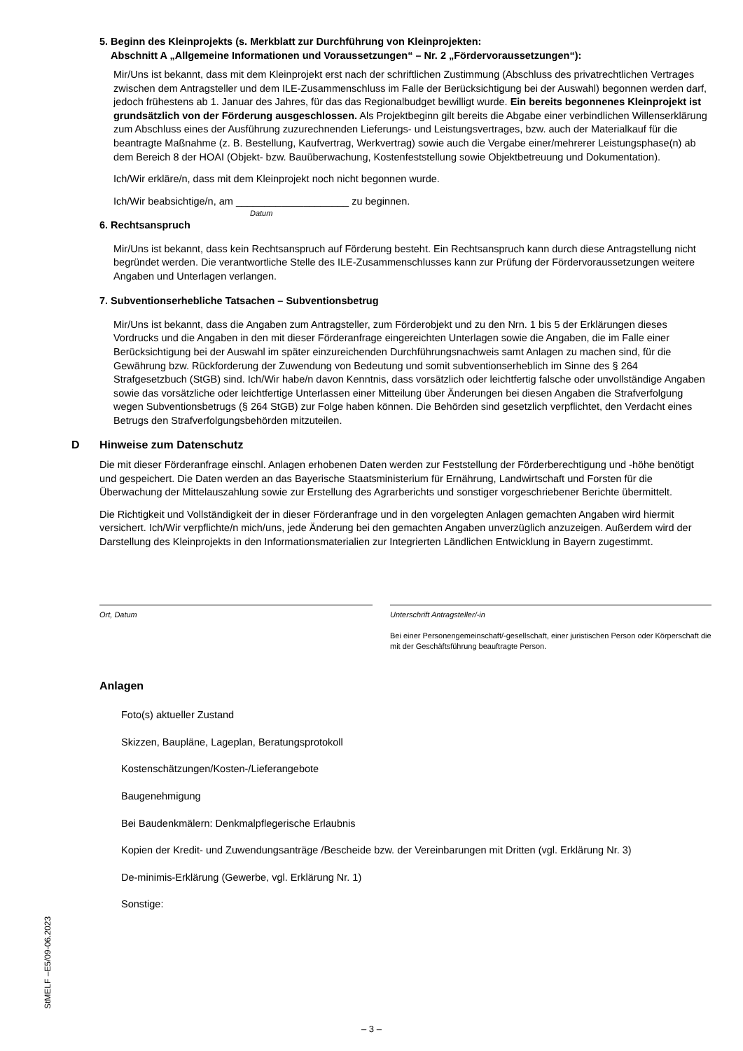5. Beginn des Kleinprojekts (s. Merkblatt zur Durchführung von Kleinprojekten:
Abschnitt A „Allgemeine Informationen und Voraussetzungen“ – Nr. 2 „Fördervoraussetzungen“):
Mir/Uns ist bekannt, dass mit dem Kleinprojekt erst nach der schriftlichen Zustimmung (Abschluss des privatrechtlichen Vertrages zwischen dem Antragsteller und dem ILE-Zusammenschluss im Falle der Berücksichtigung bei der Auswahl) begonnen werden darf, jedoch frühestens ab 1. Januar des Jahres, für das das Regionalbudget bewilligt wurde. Ein bereits begonnenes Kleinprojekt ist grundsätzlich von der Förderung ausgeschlossen. Als Projektbeginn gilt bereits die Abgabe einer verbindlichen Willenserklärung zum Abschluss eines der Ausführung zuzurechnenden Lieferungs- und Leistungsvertrages, bzw. auch der Materialkauf für die beantragte Maßnahme (z. B. Bestellung, Kaufvertrag, Werkvertrag) sowie auch die Vergabe einer/mehrerer Leistungsphase(n) ab dem Bereich 8 der HOAI (Objekt- bzw. Bauüberwachung, Kostenfeststellung sowie Objektbetreuung und Dokumentation).
Ich/Wir erkläre/n, dass mit dem Kleinprojekt noch nicht begonnen wurde.
Ich/Wir beabsichtige/n, am ____________________ zu beginnen.
Datum
6. Rechtsanspruch
Mir/Uns ist bekannt, dass kein Rechtsanspruch auf Förderung besteht. Ein Rechtsanspruch kann durch diese Antragstellung nicht begründet werden. Die verantwortliche Stelle des ILE-Zusammenschlusses kann zur Prüfung der Fördervoraussetzungen weitere Angaben und Unterlagen verlangen.
7. Subventionserhebliche Tatsachen – Subventionsbetrug
Mir/Uns ist bekannt, dass die Angaben zum Antragsteller, zum Förderobjekt und zu den Nrn. 1 bis 5 der Erklärungen dieses Vordrucks und die Angaben in den mit dieser Förderanfrage eingereichten Unterlagen sowie die Angaben, die im Falle einer Berücksichtigung bei der Auswahl im später einzureichenden Durchführungsnachweis samt Anlagen zu machen sind, für die Gewährung bzw. Rückforderung der Zuwendung von Bedeutung und somit subventionserheblich im Sinne des § 264 Strafgesetzbuch (StGB) sind. Ich/Wir habe/n davon Kenntnis, dass vorsätzlich oder leichtfertig falsche oder unvollständige Angaben sowie das vorsätzliche oder leichtfertige Unterlassen einer Mitteilung über Änderungen bei diesen Angaben die Strafverfolgung wegen Subventionsbetrugs (§ 264 StGB) zur Folge haben können. Die Behörden sind gesetzlich verpflichtet, den Verdacht eines Betrugs den Strafverfolgungsbehörden mitzuteilen.
D Hinweise zum Datenschutz
Die mit dieser Förderanfrage einschl. Anlagen erhobenen Daten werden zur Feststellung der Förderberechtigung und -höhe benötigt und gespeichert. Die Daten werden an das Bayerische Staatsministerium für Ernährung, Landwirtschaft und Forsten für die Überwachung der Mittelauszahlung sowie zur Erstellung des Agrarberichts und sonstiger vorgeschriebener Berichte übermittelt.
Die Richtigkeit und Vollständigkeit der in dieser Förderanfrage und in den vorgelegten Anlagen gemachten Angaben wird hiermit versichert. Ich/Wir verpflichte/n mich/uns, jede Änderung bei den gemachten Angaben unverzüglich anzuzeigen. Außerdem wird der Darstellung des Kleinprojekts in den Informationsmaterialien zur Integrierten Ländlichen Entwicklung in Bayern zugestimmt.
Ort, Datum Unterschrift Antragsteller/-in
Bei einer Personengemeinschaft/-gesellschaft, einer juristischen Person oder Körperschaft die mit der Geschäftsführung beauftragte Person.
Anlagen
Foto(s) aktueller Zustand
Skizzen, Baupläne, Lageplan, Beratungsprotokoll
Kostenschätzungen/Kosten-/Lieferangebote
Baugenehmigung
Bei Baudenkmälern: Denkmalpflegerische Erlaubnis
Kopien der Kredit- und Zuwendungsanträge /Bescheide bzw. der Vereinbarungen mit Dritten (vgl. Erklärung Nr. 3)
De-minimis-Erklärung (Gewerbe, vgl. Erklärung Nr. 1)
Sonstige:
StMELF –E5/09-06.2023
– 3 –